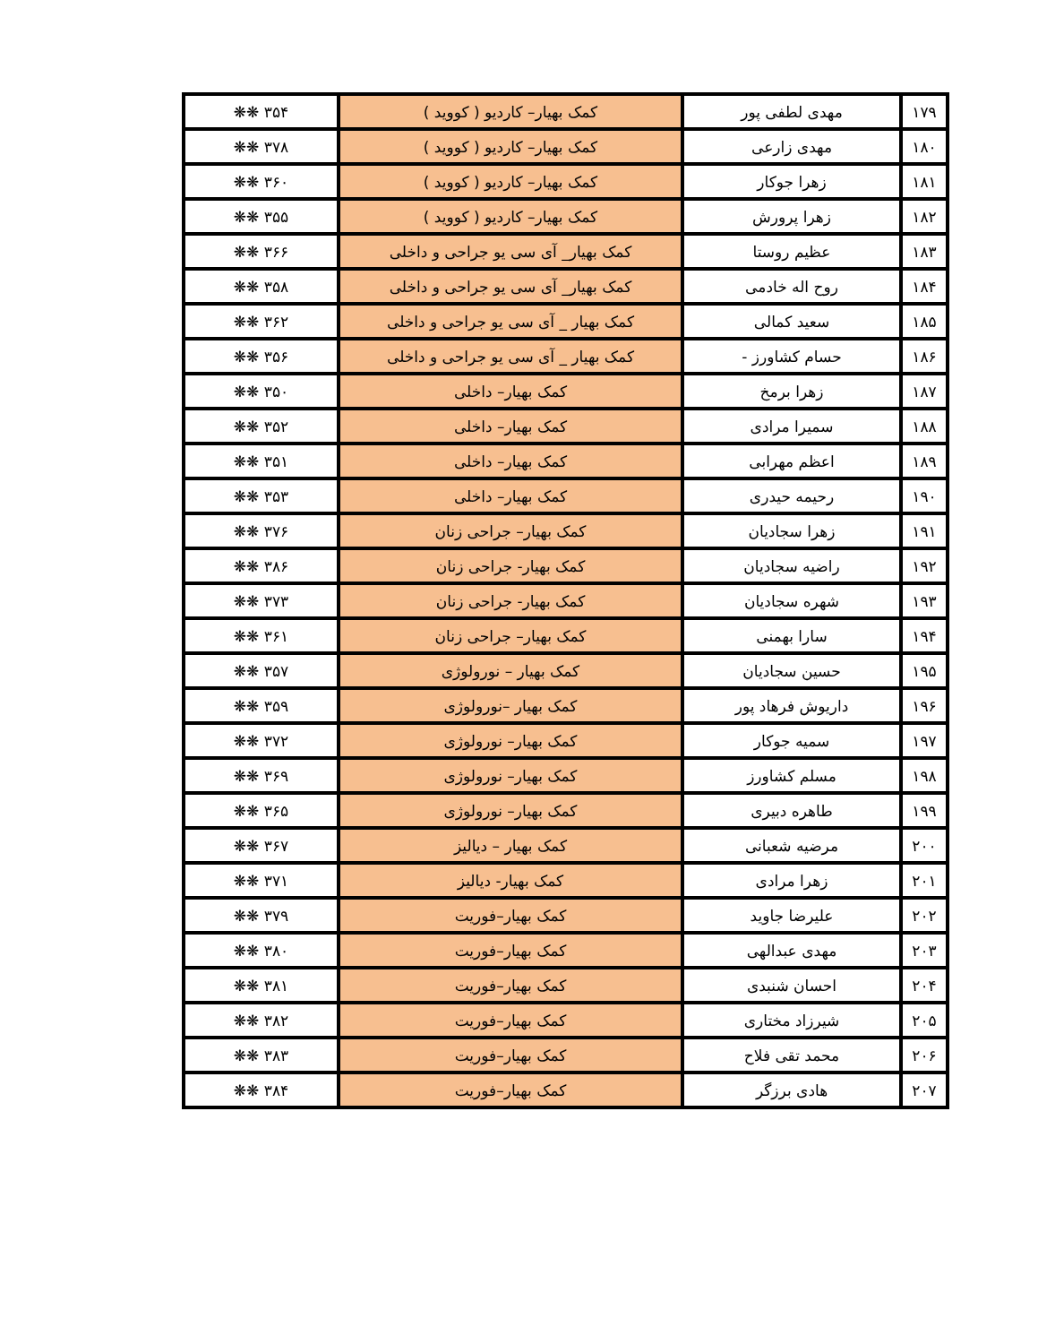| ۱۷۹ | مهدی لطفی پور | کمک بهیار– کاردیو ( کووید ) | ۳۵۴ ❋❋ |
| ۱۸۰ | مهدی زارعی | کمک بهیار– کاردیو ( کووید ) | ۳۷۸ ❋❋ |
| ۱۸۱ | زهرا جوکار | کمک بهیار– کاردیو ( کووید ) | ۳۶۰ ❋❋ |
| ۱۸۲ | زهرا پرورش | کمک بهیار– کاردیو ( کووید ) | ۳۵۵ ❋❋ |
| ۱۸۳ | عظیم روستا | کمک بهیار_ آی سی یو جراحی و داخلی | ۳۶۶ ❋❋ |
| ۱۸۴ | روح اله خادمی | کمک بهیار_ آی سی یو جراحی و داخلی | ۳۵۸ ❋❋ |
| ۱۸۵ | سعید کمالی | کمک بهیار _ آی سی یو جراحی و داخلی | ۳۶۲ ❋❋ |
| ۱۸۶ | حسام کشاورز - | کمک بهیار _ آی سی یو جراحی و داخلی | ۳۵۶ ❋❋ |
| ۱۸۷ | زهرا برمخ | کمک بهیار– داخلی | ۳۵۰ ❋❋ |
| ۱۸۸ | سمیرا مرادی | کمک بهیار– داخلی | ۳۵۲ ❋❋ |
| ۱۸۹ | اعظم مهرابی | کمک بهیار– داخلی | ۳۵۱ ❋❋ |
| ۱۹۰ | رحیمه حیدری | کمک بهیار– داخلی | ۳۵۳ ❋❋ |
| ۱۹۱ | زهرا سجادیان | کمک بهیار– جراحی زنان | ۳۷۶ ❋❋ |
| ۱۹۲ | راضیه سجادیان | کمک بهیار- جراحی زنان | ۳۸۶ ❋❋ |
| ۱۹۳ | شهره سجادیان | کمک بهیار- جراحی زنان | ۳۷۳ ❋❋ |
| ۱۹۴ | سارا بهمنی | کمک بهیار– جراحی زنان | ۳۶۱ ❋❋ |
| ۱۹۵ | حسین سجادیان | کمک بهیار – نورولوژی | ۳۵۷ ❋❋ |
| ۱۹۶ | داریوش فرهاد پور | کمک بهیار –نورولوژی | ۳۵۹ ❋❋ |
| ۱۹۷ | سمیه جوکار | کمک بهیار– نورولوژی | ۳۷۲ ❋❋ |
| ۱۹۸ | مسلم کشاورز | کمک بهیار– نورولوژی | ۳۶۹ ❋❋ |
| ۱۹۹ | طاهره دبیری | کمک بهیار– نورولوژی | ۳۶۵ ❋❋ |
| ۲۰۰ | مرضیه شعبانی | کمک بهیار – دیالیز | ۳۶۷ ❋❋ |
| ۲۰۱ | زهرا مرادی | کمک بهیار- دیالیز | ۳۷۱ ❋❋ |
| ۲۰۲ | علیرضا جاوید | کمک بهیار–فوریت | ۳۷۹ ❋❋ |
| ۲۰۳ | مهدی عبدالهی | کمک بهیار–فوریت | ۳۸۰ ❋❋ |
| ۲۰۴ | احسان شنبدی | کمک بهیار–فوریت | ۳۸۱ ❋❋ |
| ۲۰۵ | شیرزاد مختاری | کمک بهیار–فوریت | ۳۸۲ ❋❋ |
| ۲۰۶ | محمد تقی فلاح | کمک بهیار–فوریت | ۳۸۳ ❋❋ |
| ۲۰۷ | هادی برزگر | کمک بهیار–فوریت | ۳۸۴ ❋❋ |